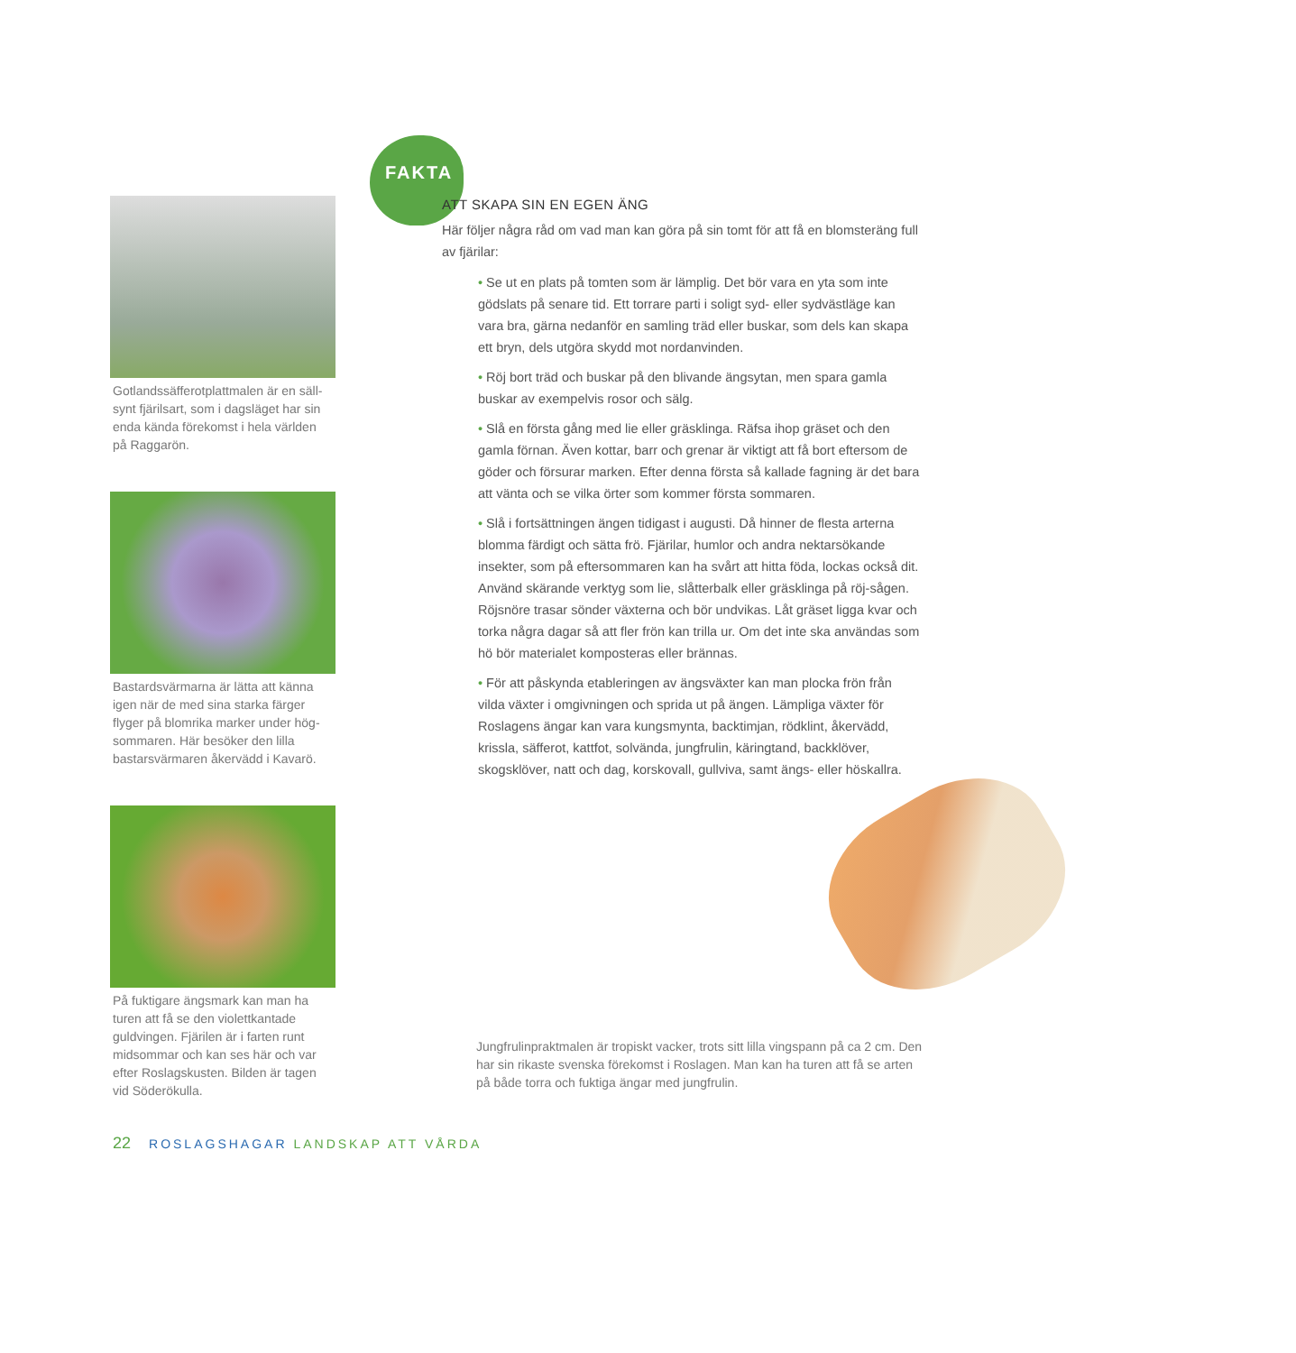Gotlandssäfferotplattmalen är en säll-synt fjärilsart, som i dagsläget har sin enda kända förekomst i hela världen på Raggarön.
Bastardsvärmarna är lätta att känna igen när de med sina starka färger flyger på blomrika marker under hög-sommaren. Här besöker den lilla bastarsvärmaren åkervädd i Kavarö.
På fuktigare ängsmark kan man ha turen att få se den violettkantade guldvingen. Fjärilen är i farten runt midsommar och kan ses här och var efter Roslagskusten. Bilden är tagen vid Söderökulla.
FAKTA
ATT SKAPA SIN EN EGEN ÄNG
Här följer några råd om vad man kan göra på sin tomt för att få en blomsteräng full av fjärilar:
• Se ut en plats på tomten som är lämplig. Det bör vara en yta som inte gödslats på senare tid. Ett torrare parti i soligt syd- eller sydvästläge kan vara bra, gärna nedanför en samling träd eller buskar, som dels kan skapa ett bryn, dels utgöra skydd mot nordanvinden.
• Röj bort träd och buskar på den blivande ängsytan, men spara gamla buskar av exempelvis rosor och sälg.
• Slå en första gång med lie eller gräsklinga. Räfsa ihop gräset och den gamla förnan. Även kottar, barr och grenar är viktigt att få bort eftersom de göder och försurar marken. Efter denna första så kallade fagning är det bara att vänta och se vilka örter som kommer första sommaren.
• Slå i fortsättningen ängen tidigast i augusti. Då hinner de flesta arterna blomma färdigt och sätta frö. Fjärilar, humlor och andra nektarsökande insekter, som på eftersommaren kan ha svårt att hitta föda, lockas också dit. Använd skärande verktyg som lie, slåtterbalk eller gräsklinga på röj-sågen. Röjsnöre trasar sönder växterna och bör undvikas. Låt gräset ligga kvar och torka några dagar så att fler frön kan trilla ur. Om det inte ska användas som hö bör materialet komposteras eller brännas.
• För att påskynda etableringen av ängsväxter kan man plocka frön från vilda växter i omgivningen och sprida ut på ängen. Lämpliga växter för Roslagens ängar kan vara kungsmynta, backtimjan, rödklint, åkervädd, krissla, säfferot, kattfot, solvända, jungfrulin, käringtand, backklöver, skogsklöver, natt och dag, korskovall, gullviva, samt ängs- eller höskallra.
Jungfrulinpraktmalen är tropiskt vacker, trots sitt lilla vingspann på ca 2 cm. Den har sin rikaste svenska förekomst i Roslagen. Man kan ha turen att få se arten på både torra och fuktiga ängar med jungfrulin.
22 ROSLAGSHAGAR LANDSKAP ATT VÅRDA